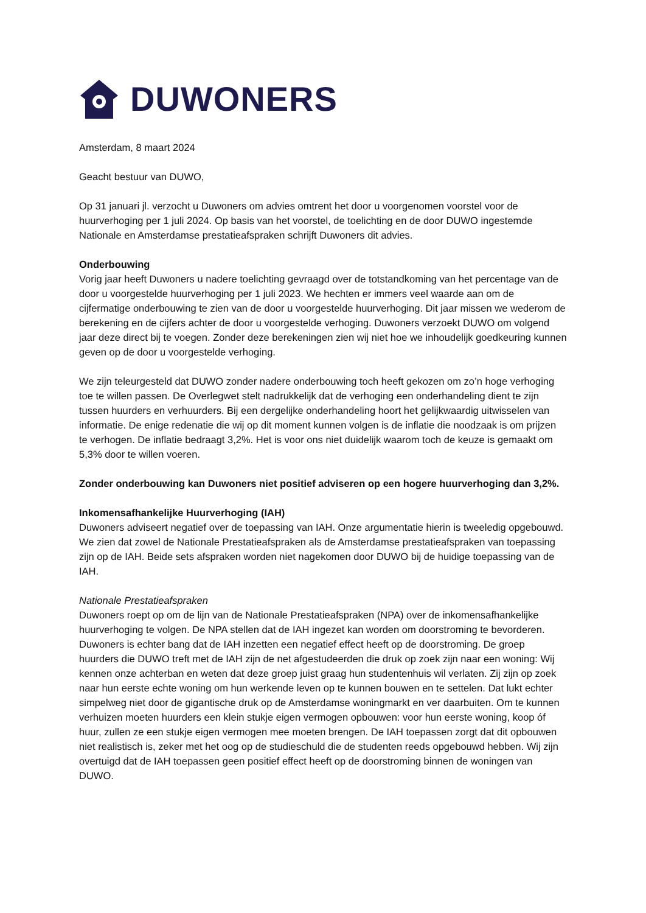DUWONERS
Amsterdam, 8 maart 2024
Geacht bestuur van DUWO,
Op 31 januari jl. verzocht u Duwoners om advies omtrent het door u voorgenomen voorstel voor de huurverhoging per 1 juli 2024. Op basis van het voorstel, de toelichting en de door DUWO ingestemde Nationale en Amsterdamse prestatieafspraken schrijft Duwoners dit advies.
Onderbouwing
Vorig jaar heeft Duwoners u nadere toelichting gevraagd over de totstandkoming van het percentage van de door u voorgestelde huurverhoging per 1 juli 2023. We hechten er immers veel waarde aan om de cijfermatige onderbouwing te zien van de door u voorgestelde huurverhoging. Dit jaar missen we wederom de berekening en de cijfers achter de door u voorgestelde verhoging. Duwoners verzoekt DUWO om volgend jaar deze direct bij te voegen. Zonder deze berekeningen zien wij niet hoe we inhoudelijk goedkeuring kunnen geven op de door u voorgestelde verhoging.
We zijn teleurgesteld dat DUWO zonder nadere onderbouwing toch heeft gekozen om zo’n hoge verhoging toe te willen passen. De Overlegwet stelt nadrukkelijk dat de verhoging een onderhandeling dient te zijn tussen huurders en verhuurders. Bij een dergelijke onderhandeling hoort het gelijkwaardig uitwisselen van informatie. De enige redenatie die wij op dit moment kunnen volgen is de inflatie die noodzaak is om prijzen te verhogen. De inflatie bedraagt 3,2%. Het is voor ons niet duidelijk waarom toch de keuze is gemaakt om 5,3% door te willen voeren.
Zonder onderbouwing kan Duwoners niet positief adviseren op een hogere huurverhoging dan 3,2%.
Inkomensafhankelijke Huurverhoging (IAH)
Duwoners adviseert negatief over de toepassing van IAH. Onze argumentatie hierin is tweeledig opgebouwd. We zien dat zowel de Nationale Prestatieafspraken als de Amsterdamse prestatieafspraken van toepassing zijn op de IAH. Beide sets afspraken worden niet nagekomen door DUWO bij de huidige toepassing van de IAH.
Nationale Prestatieafspraken
Duwoners roept op om de lijn van de Nationale Prestatieafspraken (NPA) over de inkomensafhankelijke huurverhoging te volgen. De NPA stellen dat de IAH ingezet kan worden om doorstroming te bevorderen. Duwoners is echter bang dat de IAH inzetten een negatief effect heeft op de doorstroming. De groep huurders die DUWO treft met de IAH zijn de net afgestudeerden die druk op zoek zijn naar een woning: Wij kennen onze achterban en weten dat deze groep juist graag hun studentenhuis wil verlaten. Zij zijn op zoek naar hun eerste echte woning om hun werkende leven op te kunnen bouwen en te settelen. Dat lukt echter simpelweg niet door de gigantische druk op de Amsterdamse woningmarkt en ver daarbuiten. Om te kunnen verhuizen moeten huurders een klein stukje eigen vermogen opbouwen: voor hun eerste woning, koop óf huur, zullen ze een stukje eigen vermogen mee moeten brengen. De IAH toepassen zorgt dat dit opbouwen niet realistisch is, zeker met het oog op de studieschuld die de studenten reeds opgebouwd hebben. Wij zijn overtuigd dat de IAH toepassen geen positief effect heeft op de doorstroming binnen de woningen van DUWO.